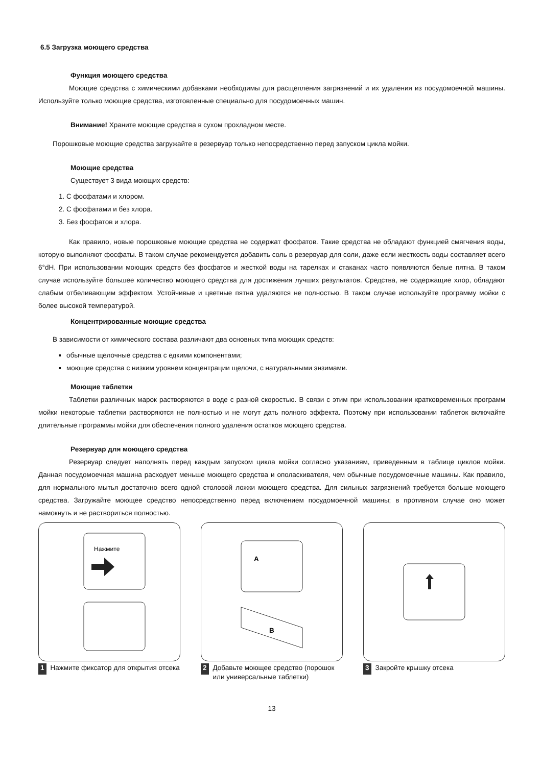6.5 Загрузка моющего средства
Функция моющего средства
Моющие средства с химическими добавками необходимы для расщепления загрязнений и их удаления из посудомоечной машины. Используйте только моющие средства, изготовленные специально для посудомоечных машин.
Внимание! Храните моющие средства в сухом прохладном месте.
Порошковые моющие средства загружайте в резервуар только непосредственно перед запуском цикла мойки.
Моющие средства
Существует 3 вида моющих средств:
1. С фосфатами и хлором.
2. С фосфатами и без хлора.
3. Без фосфатов и хлора.
Как правило, новые порошковые моющие средства не содержат фосфатов. Такие средства не обладают функцией смягчения воды, которую выполняют фосфаты. В таком случае рекомендуется добавить соль в резервуар для соли, даже если жесткость воды составляет всего 6°dH. При использовании моющих средств без фосфатов и жесткой воды на тарелках и стаканах часто появляются белые пятна. В таком случае используйте большее количество моющего средства для достижения лучших результатов. Средства, не содержащие хлор, обладают слабым отбеливающим эффектом. Устойчивые и цветные пятна удаляются не полностью. В таком случае используйте программу мойки с более высокой температурой.
Концентрированные моющие средства
В зависимости от химического состава различают два основных типа моющих средств:
обычные щелочные средства с едкими компонентами;
моющие средства с низким уровнем концентрации щелочи, с натуральными энзимами.
Моющие таблетки
Таблетки различных марок растворяются в воде с разной скоростью. В связи с этим при использовании кратковременных программ мойки некоторые таблетки растворяются не полностью и не могут дать полного эффекта. Поэтому при использовании таблеток включайте длительные программы мойки для обеспечения полного удаления остатков моющего средства.
Резервуар для моющего средства
Резервуар следует наполнять перед каждым запуском цикла мойки согласно указаниям, приведенным в таблице циклов мойки. Данная посудомоечная машина расходует меньше моющего средства и ополаскивателя, чем обычные посудомоечные машины. Как правило, для нормального мытья достаточно всего одной столовой ложки моющего средства. Для сильных загрязнений требуется больше моющего средства. Загружайте моющее средство непосредственно перед включением посудомоечной машины; в противном случае оно может намокнуть и не раствориться полностью.
Нажмите
1 Нажмите фиксатор для открытия отсека
A
B
2 Добавьте моющее средство (порошок или универсальные таблетки)
3 Закройте крышку отсека
13